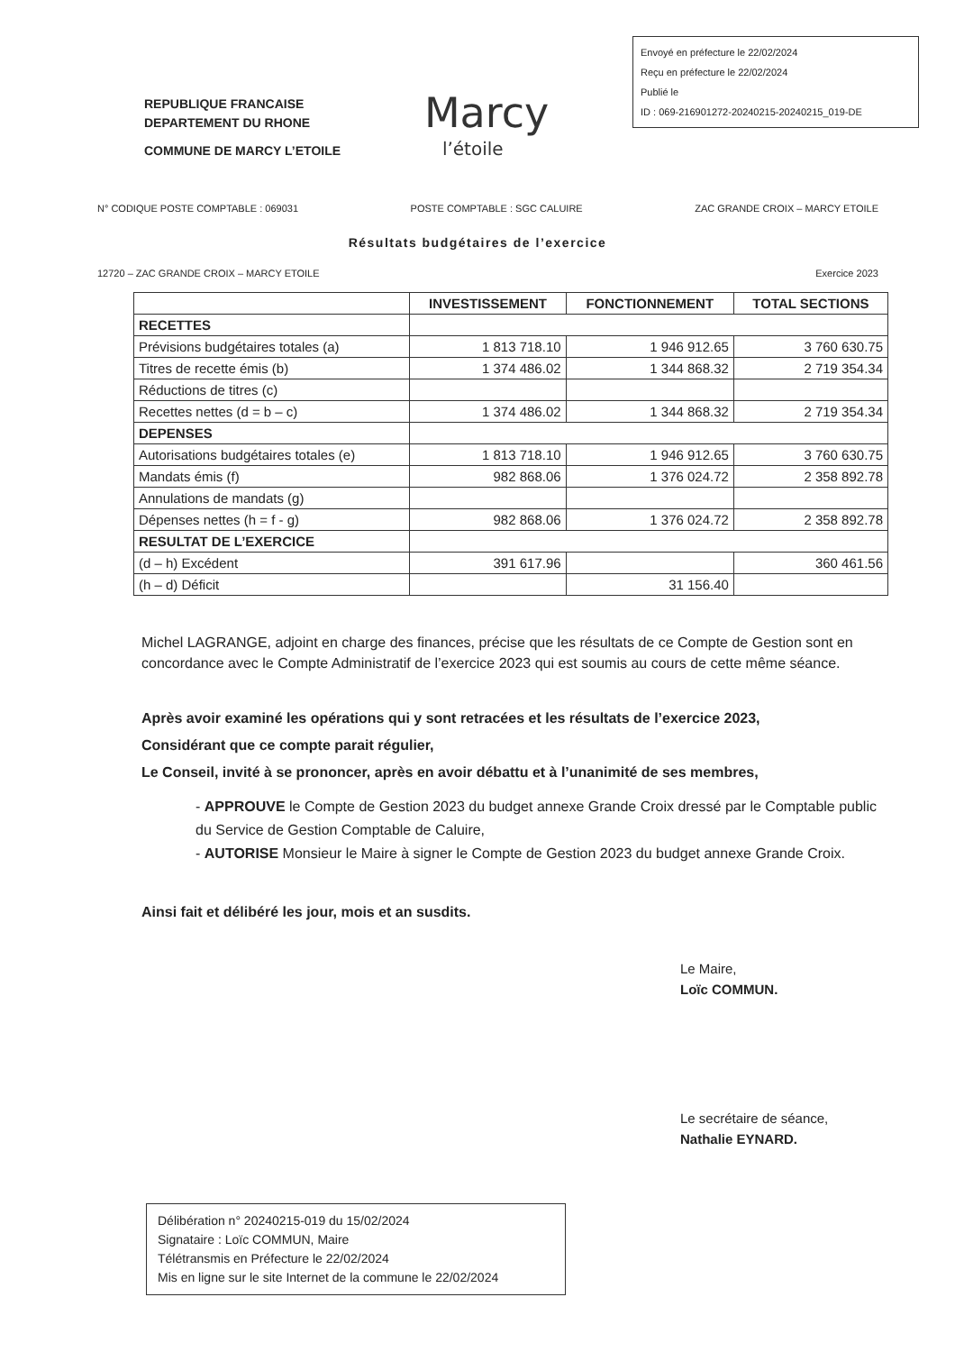REPUBLIQUE FRANCAISE
DEPARTEMENT DU RHONE
COMMUNE DE MARCY L’ETOILE
Marcy
l’étoile
Envoyé en préfecture le 22/02/2024
Reçu en préfecture le 22/02/2024
Publié le
ID : 069-216901272-20240215-20240215_019-DE
N° CODIQUE POSTE COMPTABLE : 069031 POSTE COMPTABLE : SGC CALUIRE ZAC GRANDE CROIX – MARCY ETOILE
Résultats budgétaires de l’exercice
12720 – ZAC GRANDE CROIX – MARCY ETOILE Exercice 2023
| | INVESTISSEMENT | FONCTIONNEMENT | TOTAL SECTIONS |
| --- | --- | --- | --- |
| RECETTES | | | |
| Prévisions budgétaires totales (a) | 1 813 718.10 | 1 946 912.65 | 3 760 630.75 |
| Titres de recette émis (b) | 1 374 486.02 | 1 344 868.32 | 2 719 354.34 |
| Réductions de titres (c) | | | |
| Recettes nettes (d = b – c) | 1 374 486.02 | 1 344 868.32 | 2 719 354.34 |
| DEPENSES | | | |
| Autorisations budgétaires totales (e) | 1 813 718.10 | 1 946 912.65 | 3 760 630.75 |
| Mandats émis (f) | 982 868.06 | 1 376 024.72 | 2 358 892.78 |
| Annulations de mandats (g) | | | |
| Dépenses nettes (h = f - g) | 982 868.06 | 1 376 024.72 | 2 358 892.78 |
| RESULTAT DE L’EXERCICE | | | |
| (d – h) Excédent | 391 617.96 | | 360 461.56 |
| (h – d) Déficit | | 31 156.40 | |
Michel LAGRANGE, adjoint en charge des finances, précise que les résultats de ce Compte de Gestion sont en concordance avec le Compte Administratif de l’exercice 2023 qui est soumis au cours de cette même séance.
Après avoir examiné les opérations qui y sont retracées et les résultats de l’exercice 2023,
Considérant que ce compte parait régulier,
Le Conseil, invité à se prononcer, après en avoir débattu et à l’unanimité de ses membres,
- APPROUVE le Compte de Gestion 2023 du budget annexe Grande Croix dressé par le Comptable public du Service de Gestion Comptable de Caluire,
- AUTORISE Monsieur le Maire à signer le Compte de Gestion 2023 du budget annexe Grande Croix.
Ainsi fait et délibéré les jour, mois et an susdits.
Le Maire,
Loïc COMMUN.
Le secrétaire de séance,
Nathalie EYNARD.
Délibération n° 20240215-019 du 15/02/2024
Signataire : Loïc COMMUN, Maire
Télétransmis en Préfecture le 22/02/2024
Mis en ligne sur le site Internet de la commune le 22/02/2024